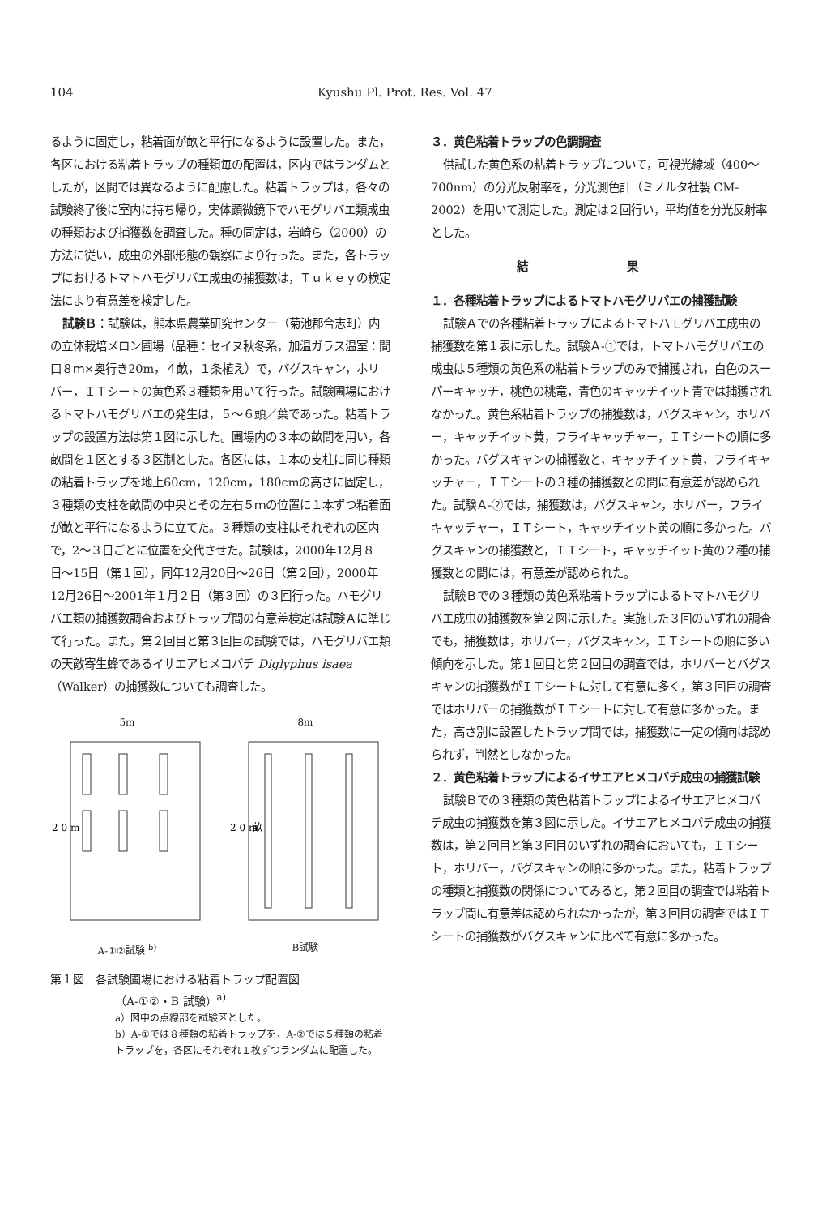104 Kyushu Pl. Prot. Res. Vol. 47
るように固定し，粘着面が畝と平行になるように設置した。また，各区における粘着トラップの種類毎の配置は，区内ではランダムとしたが，区間では異なるように配慮した。粘着トラップは，各々の試験終了後に室内に持ち帰り，実体顕微鏡下でハモグリバエ類成虫の種類および捕獲数を調査した。種の同定は，岩崎ら（2000）の方法に従い，成虫の外部形態の観察により行った。また，各トラップにおけるトマトハモグリバエ成虫の捕獲数は，Ｔｕｋｅｙの検定法により有意差を検定した。
試験Ｂ：試験は，熊本県農業研究センター（菊池郡合志町）内の立体栽培メロン圃場（品種：セイヌ秋冬系，加温ガラス温室：間口８ｍ×奥行き20m，４畝，１条植え）で，バグスキャン，ホリバー，ＩＴシートの黄色系３種類を用いて行った。試験圃場におけるトマトハモグリバエの発生は，５〜６頭／葉であった。粘着トラップの設置方法は第１図に示した。圃場内の３本の畝間を用い，各畝間を１区とする３区制とした。各区には，１本の支柱に同じ種類の粘着トラップを地上60cm，120cm，180cmの高さに固定し，３種類の支柱を畝間の中央とその左右５ｍの位置に１本ずつ粘着面が畝と平行になるように立てた。３種類の支柱はそれぞれの区内で，2〜３日ごとに位置を交代させた。試験は，2000年12月８日〜15日（第１回），同年12月20日〜26日（第２回），2000年12月26日〜2001年１月２日（第３回）の３回行った。ハモグリバエ類の捕獲数調査およびトラップ間の有意差検定は試験Ａに準じて行った。また，第２回目と第３回目の試験では，ハモグリバエ類の天敵寄生蜂であるイサエアヒメコバチ Diglyphus isaea（Walker）の捕獲数についても調査した。
5m
2 0 m
A-①②試験 <sup>b)</sup>
8m
2 0 m
畝
B試験
第１図　各試験圃場における粘着トラップ配置図
（A-①②・B 試験）<sup>a)</sup>
a）図中の点線部を試験区とした。
b）A-①では８種類の粘着トラップを，A-②では５種類の粘着トラップを，各区にそれぞれ１枚ずつランダムに配置した。
３．黄色粘着トラップの色調調査
供試した黄色系の粘着トラップについて，可視光線域（400〜700nm）の分光反射率を，分光測色計（ミノルタ社製 CM-2002）を用いて測定した。測定は２回行い，平均値を分光反射率とした。
結 果
１．各種粘着トラップによるトマトハモグリバエの捕獲試験
試験Ａでの各種粘着トラップによるトマトハモグリバエ成虫の捕獲数を第１表に示した。試験Ａ-①では，トマトハモグリバエの成虫は５種類の黄色系の粘着トラップのみで捕獲され，白色のスーパーキャッチ，桃色の桃竜，青色のキャッチイット青では捕獲されなかった。黄色系粘着トラップの捕獲数は，バグスキャン，ホリバー，キャッチイット黄，フライキャッチャー，ＩＴシートの順に多かった。バグスキャンの捕獲数と，キャッチイット黄，フライキャッチャー，ＩＴシートの３種の捕獲数との間に有意差が認められた。試験Ａ-②では，捕獲数は，バグスキャン，ホリバー，フライキャッチャー，ＩＴシート，キャッチイット黄の順に多かった。バグスキャンの捕獲数と，ＩＴシート，キャッチイット黄の２種の捕獲数との間には，有意差が認められた。
試験Ｂでの３種類の黄色系粘着トラップによるトマトハモグリバエ成虫の捕獲数を第２図に示した。実施した３回のいずれの調査でも，捕獲数は，ホリバー，バグスキャン，ＩＴシートの順に多い傾向を示した。第１回目と第２回目の調査では，ホリバーとバグスキャンの捕獲数がＩＴシートに対して有意に多く，第３回目の調査ではホリバーの捕獲数がＩＴシートに対して有意に多かった。また，高さ別に設置したトラップ間では，捕獲数に一定の傾向は認められず，判然としなかった。
２．黄色粘着トラップによるイサエアヒメコバチ成虫の捕獲試験
試験Ｂでの３種類の黄色粘着トラップによるイサエアヒメコバチ成虫の捕獲数を第３図に示した。イサエアヒメコバチ成虫の捕獲数は，第２回目と第３回目のいずれの調査においても，ＩＴシート，ホリバー，バグスキャンの順に多かった。また，粘着トラップの種類と捕獲数の関係についてみると，第２回目の調査では粘着トラップ間に有意差は認められなかったが，第３回目の調査ではＩＴシートの捕獲数がバグスキャンに比べて有意に多かった。